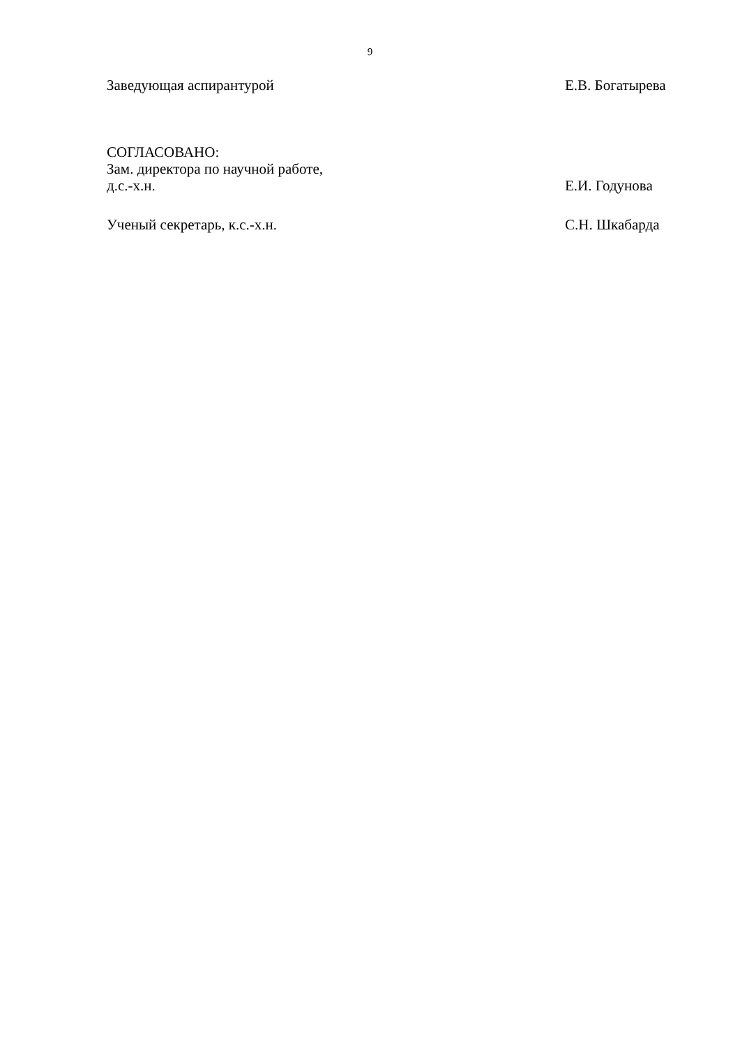9
Заведующая аспирантурой Е.В. Богатырева
СОГЛАСОВАНО:
Зам. директора по научной работе,
д.с.-х.н. Е.И. Годунова
Ученый секретарь, к.с.-х.н. С.Н. Шкабарда